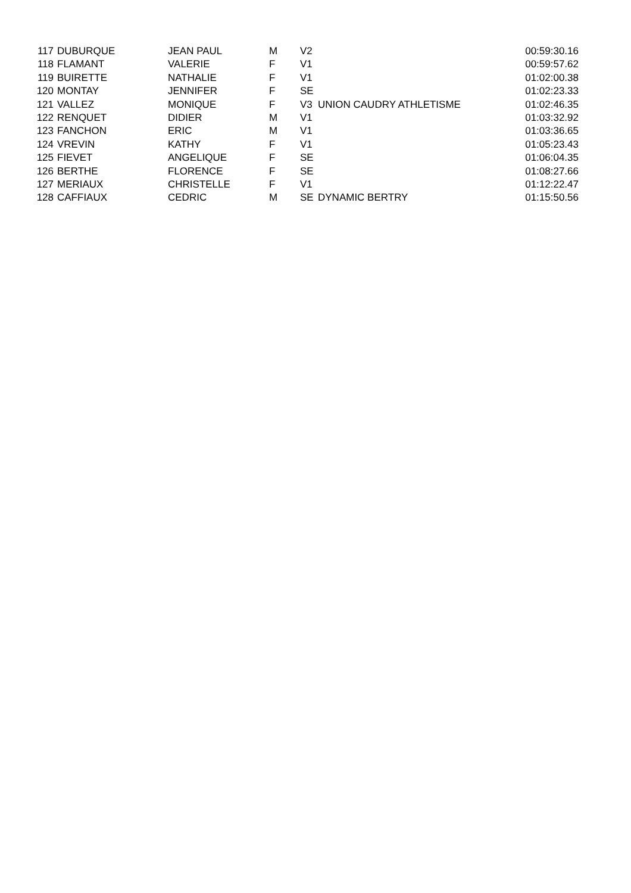| 117 | DUBURQUE | JEAN PAUL | M | V2 | | 00:59:30.16 |
| 118 | FLAMANT | VALERIE | F | V1 | | 00:59:57.62 |
| 119 | BUIRETTE | NATHALIE | F | V1 | | 01:02:00.38 |
| 120 | MONTAY | JENNIFER | F | SE | | 01:02:23.33 |
| 121 | VALLEZ | MONIQUE | F | V3 | UNION CAUDRY ATHLETISME | 01:02:46.35 |
| 122 | RENQUET | DIDIER | M | V1 | | 01:03:32.92 |
| 123 | FANCHON | ERIC | M | V1 | | 01:03:36.65 |
| 124 | VREVIN | KATHY | F | V1 | | 01:05:23.43 |
| 125 | FIEVET | ANGELIQUE | F | SE | | 01:06:04.35 |
| 126 | BERTHE | FLORENCE | F | SE | | 01:08:27.66 |
| 127 | MERIAUX | CHRISTELLE | F | V1 | | 01:12:22.47 |
| 128 | CAFFIAUX | CEDRIC | M | SE | DYNAMIC BERTRY | 01:15:50.56 |